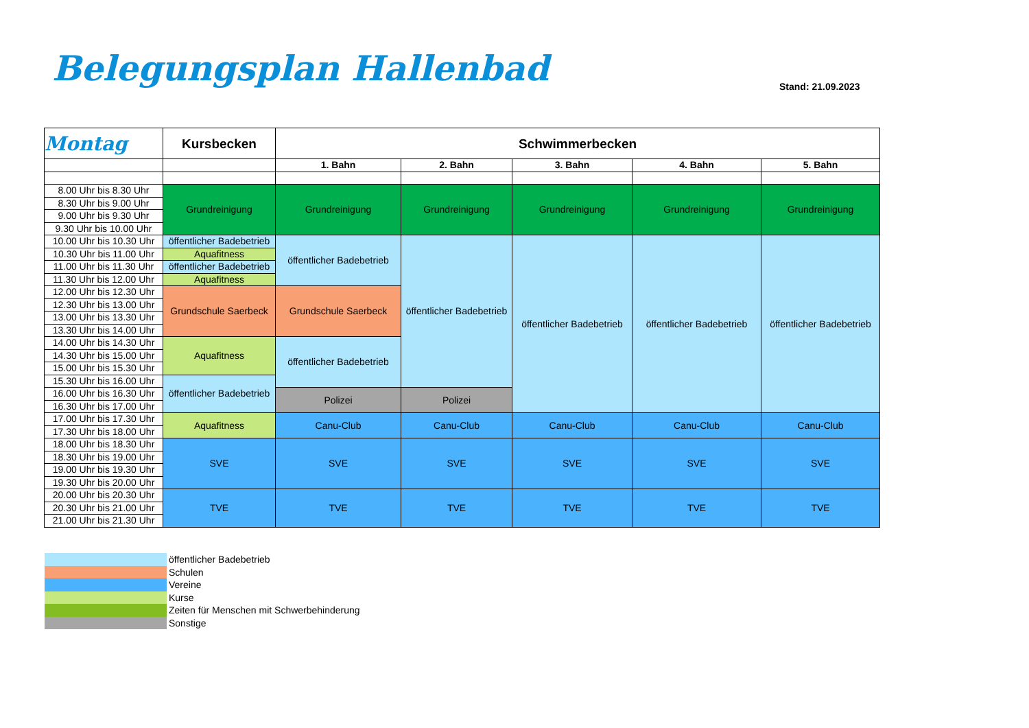Belegungsplan Hallenbad Stand: 21.09.2023
| Montag | Kursbecken | Schwimmerbecken | | | | |
| --- | --- | --- | --- | --- | --- | --- |
| | | 1. Bahn | 2. Bahn | 3. Bahn | 4. Bahn | 5. Bahn |
| 8.00 Uhr bis 8.30 Uhr | Grundreinigung | Grundreinigung | Grundreinigung | Grundreinigung | Grundreinigung | Grundreinigung |
| 8.30 Uhr bis 9.00 Uhr | | | | | | |
| 9.00 Uhr bis 9.30 Uhr | | | | | | |
| 9.30 Uhr bis 10.00 Uhr | | | | | | |
| 10.00 Uhr bis 10.30 Uhr | öffentlicher Badebetrieb | öffentlicher Badebetrieb | öffentlicher Badebetrieb | öffentlicher Badebetrieb | öffentlicher Badebetrieb | öffentlicher Badebetrieb |
| 10.30 Uhr bis 11.00 Uhr | Aquafitness | | | | | |
| 11.00 Uhr bis 11.30 Uhr | öffentlicher Badebetrieb | | | | | |
| 11.30 Uhr bis 12.00 Uhr | Aquafitness | | | | | |
| 12.00 Uhr bis 12.30 Uhr | Grundschule Saerbeck | Grundschule Saerbeck | | | | |
| 12.30 Uhr bis 13.00 Uhr | | | | | | |
| 13.00 Uhr bis 13.30 Uhr | | | | | | |
| 13.30 Uhr bis 14.00 Uhr | | | | | | |
| 14.00 Uhr bis 14.30 Uhr | Aquafitness | öffentlicher Badebetrieb | | | | |
| 14.30 Uhr bis 15.00 Uhr | | | | | | |
| 15.00 Uhr bis 15.30 Uhr | | | | | | |
| 15.30 Uhr bis 16.00 Uhr | öffentlicher Badebetrieb | | | | | |
| 16.00 Uhr bis 16.30 Uhr | | Polizei | Polizei | | | |
| 16.30 Uhr bis 17.00 Uhr | | | | | | |
| 17.00 Uhr bis 17.30 Uhr | Aquafitness | Canu-Club | Canu-Club | Canu-Club | Canu-Club | Canu-Club |
| 17.30 Uhr bis 18.00 Uhr | | | | | | |
| 18.00 Uhr bis 18.30 Uhr | SVE | SVE | SVE | SVE | SVE | SVE |
| 18.30 Uhr bis 19.00 Uhr | | | | | | |
| 19.00 Uhr bis 19.30 Uhr | | | | | | |
| 19.30 Uhr bis 20.00 Uhr | | | | | | |
| 20.00 Uhr bis 20.30 Uhr | TVE | TVE | TVE | TVE | TVE | TVE |
| 20.30 Uhr bis 21.00 Uhr | | | | | | |
| 21.00 Uhr bis 21.30 Uhr | | | | | | |
| | öffentlicher Badebetrieb |
| | Schulen |
| | Vereine |
| | Kurse |
| | Zeiten für Menschen mit Schwerbehinderung |
| | Sonstige |